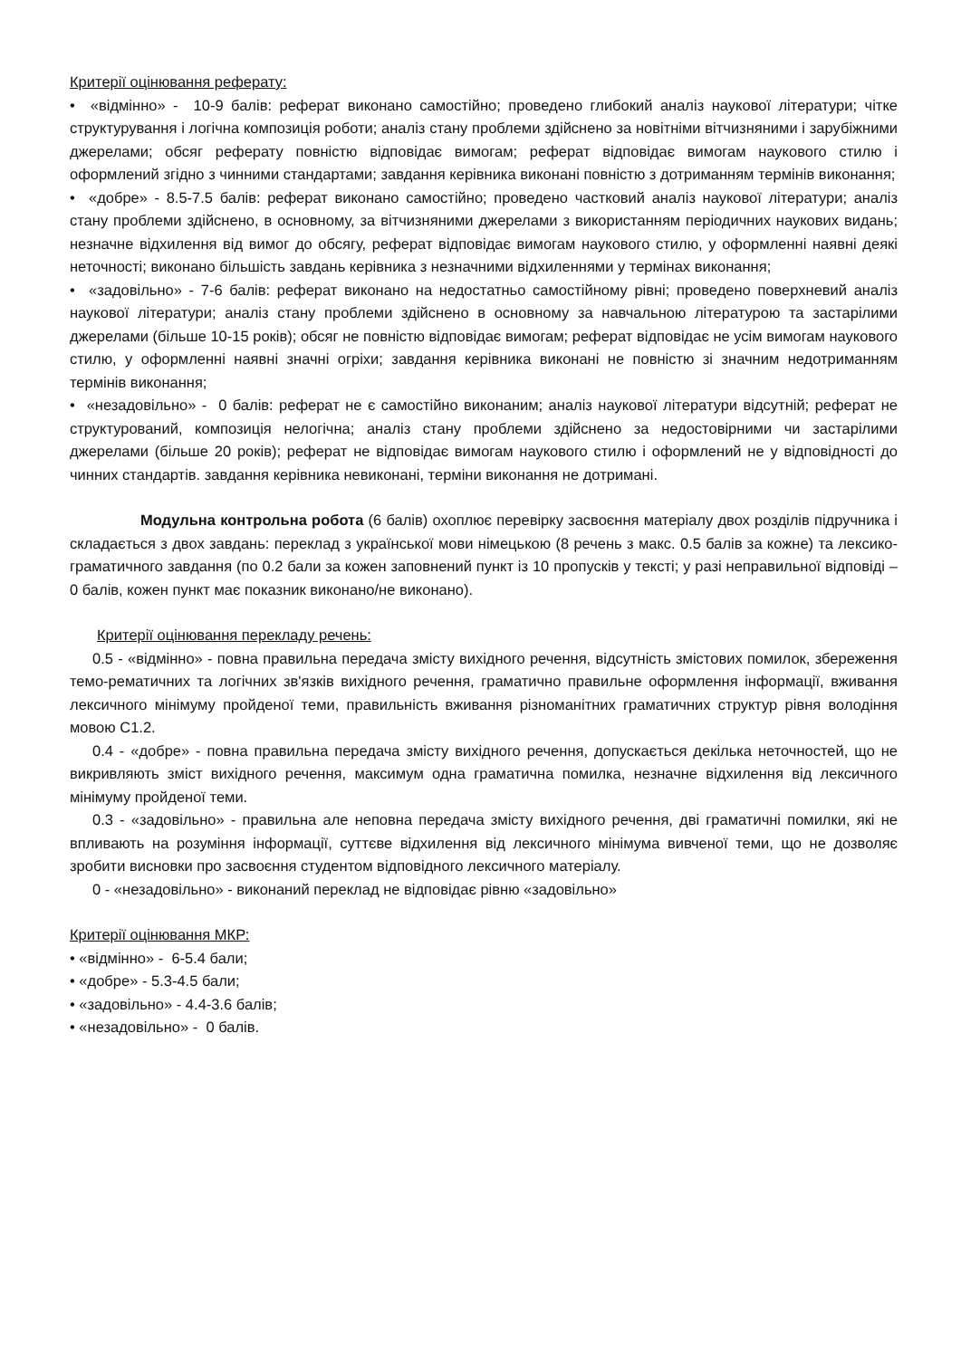Критерії оцінювання реферату:
• «відмінно» - 10-9 балів: реферат виконано самостійно; проведено глибокий аналіз наукової літератури; чітке структурування і логічна композиція роботи; аналіз стану проблеми здійснено за новітніми вітчизняними і зарубіжними джерелами; обсяг реферату повністю відповідає вимогам; реферат відповідає вимогам наукового стилю і оформлений згідно з чинними стандартами; завдання керівника виконані повністю з дотриманням термінів виконання;
• «добре» - 8.5-7.5 балів: реферат виконано самостійно; проведено частковий аналіз наукової літератури; аналіз стану проблеми здійснено, в основному, за вітчизняними джерелами з використанням періодичних наукових видань; незначне відхилення від вимог до обсягу, реферат відповідає вимогам наукового стилю, у оформленні наявні деякі неточності; виконано більшість завдань керівника з незначними відхиленнями у термінах виконання;
• «задовільно» - 7-6 балів: реферат виконано на недостатньо самостійному рівні; проведено поверхневий аналіз наукової літератури; аналіз стану проблеми здійснено в основному за навчальною літературою та застарілими джерелами (більше 10-15 років); обсяг не повністю відповідає вимогам; реферат відповідає не усім вимогам наукового стилю, у оформленні наявні значні огріхи; завдання керівника виконані не повністю зі значним недотриманням термінів виконання;
• «незадовільно» - 0 балів: реферат не є самостійно виконаним; аналіз наукової літератури відсутній; реферат не структурований, композиція нелогічна; аналіз стану проблеми здійснено за недостовірними чи застарілими джерелами (більше 20 років); реферат не відповідає вимогам наукового стилю і оформлений не у відповідності до чинних стандартів. завдання керівника невиконані, терміни виконання не дотримані.
Модульна контрольна робота (6 балів) охоплює перевірку засвоєння матеріалу двох розділів підручника і складається з двох завдань: переклад з української мови німецькою (8 речень з макс. 0.5 балів за кожне) та лексико-граматичного завдання (по 0.2 бали за кожен заповнений пункт із 10 пропусків у тексті; у разі неправильної відповіді – 0 балів, кожен пункт має показник виконано/не виконано).
Критерії оцінювання перекладу речень:
0.5 - «відмінно» - повна правильна передача змісту вихідного речення, відсутність змістових помилок, збереження темо-рематичних та логічних зв'язків вихідного речення, граматично правильне оформлення інформації, вживання лексичного мінімуму пройденої теми, правильність вживання різноманітних граматичних структур рівня володіння мовою С1.2.
0.4 - «добре» - повна правильна передача змісту вихідного речення, допускається декілька неточностей, що не викривляють зміст вихідного речення, максимум одна граматична помилка, незначне відхилення від лексичного мінімуму пройденої теми.
0.3 - «задовільно» - правильна але неповна передача змісту вихідного речення, дві граматичні помилки, які не впливають на розуміння інформації, суттєве відхилення від лексичного мінімума вивченої теми, що не дозволяє зробити висновки про засвоєння студентом відповідного лексичного матеріалу.
0 - «незадовільно» - виконаний переклад не відповідає рівню «задовільно»
Критерії оцінювання МКР:
• «відмінно» - 6-5.4 бали;
• «добре» - 5.3-4.5 бали;
• «задовільно» - 4.4-3.6 балів;
• «незадовільно» - 0 балів.